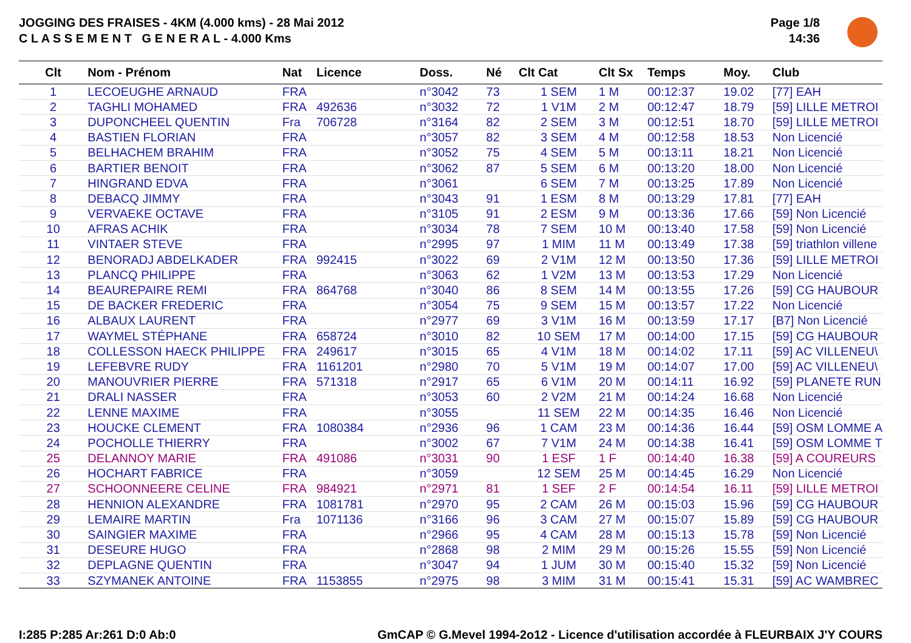JOGGING DES FRAISES - 4KM (4.000 kms) - 28 Mai 2012
C L A S S E M E N T G E N E R A L - 4.000 Kms
Page 1/8
14:36
| Clt | Nom - Prénom | Nat | Licence | Doss. | Né | Clt Cat | Clt Sx | Temps | Moy. | Club |
| --- | --- | --- | --- | --- | --- | --- | --- | --- | --- | --- |
| 1 | LECOEUGHE ARNAUD | FRA | | n°3042 | 73 | 1 SEM | 1 M | 00:12:37 | 19.02 | [77] EAH |
| 2 | TAGHLI MOHAMED | FRA | 492636 | n°3032 | 72 | 1 V1M | 2 M | 00:12:47 | 18.79 | [59] LILLE METROI |
| 3 | DUPONCHEEL QUENTIN | Fra | 706728 | n°3164 | 82 | 2 SEM | 3 M | 00:12:51 | 18.70 | [59] LILLE METROI |
| 4 | BASTIEN FLORIAN | FRA | | n°3057 | 82 | 3 SEM | 4 M | 00:12:58 | 18.53 | Non Licencié |
| 5 | BELHACHEM BRAHIM | FRA | | n°3052 | 75 | 4 SEM | 5 M | 00:13:11 | 18.21 | Non Licencié |
| 6 | BARTIER BENOIT | FRA | | n°3062 | 87 | 5 SEM | 6 M | 00:13:20 | 18.00 | Non Licencié |
| 7 | HINGRAND EDVA | FRA | | n°3061 | | 6 SEM | 7 M | 00:13:25 | 17.89 | Non Licencié |
| 8 | DEBACQ JIMMY | FRA | | n°3043 | 91 | 1 ESM | 8 M | 00:13:29 | 17.81 | [77] EAH |
| 9 | VERVAEKE OCTAVE | FRA | | n°3105 | 91 | 2 ESM | 9 M | 00:13:36 | 17.66 | [59] Non Licencié |
| 10 | AFRAS ACHIK | FRA | | n°3034 | 78 | 7 SEM | 10 M | 00:13:40 | 17.58 | [59] Non Licencié |
| 11 | VINTAER STEVE | FRA | | n°2995 | 97 | 1 MIM | 11 M | 00:13:49 | 17.38 | [59] triathlon villene |
| 12 | BENORADJ ABDELKADER | FRA | 992415 | n°3022 | 69 | 2 V1M | 12 M | 00:13:50 | 17.36 | [59] LILLE METROI |
| 13 | PLANCQ PHILIPPE | FRA | | n°3063 | 62 | 1 V2M | 13 M | 00:13:53 | 17.29 | Non Licencié |
| 14 | BEAUREPAIRE REMI | FRA | 864768 | n°3040 | 86 | 8 SEM | 14 M | 00:13:55 | 17.26 | [59] CG HAUBOUR |
| 15 | DE BACKER FREDERIC | FRA | | n°3054 | 75 | 9 SEM | 15 M | 00:13:57 | 17.22 | Non Licencié |
| 16 | ALBAUX LAURENT | FRA | | n°2977 | 69 | 3 V1M | 16 M | 00:13:59 | 17.17 | [B7] Non Licencié |
| 17 | WAYMEL STÉPHANE | FRA | 658724 | n°3010 | 82 | 10 SEM | 17 M | 00:14:00 | 17.15 | [59] CG HAUBOUR |
| 18 | COLLESSON HAECK PHILIPPE | FRA | 249617 | n°3015 | 65 | 4 V1M | 18 M | 00:14:02 | 17.11 | [59] AC VILLENEU\ |
| 19 | LEFEBVRE RUDY | FRA | 1161201 | n°2980 | 70 | 5 V1M | 19 M | 00:14:07 | 17.00 | [59] AC VILLENEU\ |
| 20 | MANOUVRIER PIERRE | FRA | 571318 | n°2917 | 65 | 6 V1M | 20 M | 00:14:11 | 16.92 | [59] PLANETE RUN |
| 21 | DRALI NASSER | FRA | | n°3053 | 60 | 2 V2M | 21 M | 00:14:24 | 16.68 | Non Licencié |
| 22 | LENNE MAXIME | FRA | | n°3055 | | 11 SEM | 22 M | 00:14:35 | 16.46 | Non Licencié |
| 23 | HOUCKE CLEMENT | FRA | 1080384 | n°2936 | 96 | 1 CAM | 23 M | 00:14:36 | 16.44 | [59] OSM LOMME A |
| 24 | POCHOLLE THIERRY | FRA | | n°3002 | 67 | 7 V1M | 24 M | 00:14:38 | 16.41 | [59] OSM LOMME T |
| 25 | DELANNOY MARIE | FRA | 491086 | n°3031 | 90 | 1 ESF | 1 F | 00:14:40 | 16.38 | [59] A COUREURS |
| 26 | HOCHART FABRICE | FRA | | n°3059 | | 12 SEM | 25 M | 00:14:45 | 16.29 | Non Licencié |
| 27 | SCHOONNEERE CELINE | FRA | 984921 | n°2971 | 81 | 1 SEF | 2 F | 00:14:54 | 16.11 | [59] LILLE METROI |
| 28 | HENNION ALEXANDRE | FRA | 1081781 | n°2970 | 95 | 2 CAM | 26 M | 00:15:03 | 15.96 | [59] CG HAUBOUR |
| 29 | LEMAIRE MARTIN | Fra | 1071136 | n°3166 | 96 | 3 CAM | 27 M | 00:15:07 | 15.89 | [59] CG HAUBOUR |
| 30 | SAINGIER MAXIME | FRA | | n°2966 | 95 | 4 CAM | 28 M | 00:15:13 | 15.78 | [59] Non Licencié |
| 31 | DESEURE HUGO | FRA | | n°2868 | 98 | 2 MIM | 29 M | 00:15:26 | 15.55 | [59] Non Licencié |
| 32 | DEPLAGNE QUENTIN | FRA | | n°3047 | 94 | 1 JUM | 30 M | 00:15:40 | 15.32 | [59] Non Licencié |
| 33 | SZYMANEK ANTOINE | FRA | 1153855 | n°2975 | 98 | 3 MIM | 31 M | 00:15:41 | 15.31 | [59] AC WAMBREC |
I:285 P:285 Ar:261 D:0 Ab:0 GmCAP © G.Mevel 1994-2o12 - Licence d'utilisation accordée à FLEURBAIX J'Y COURS